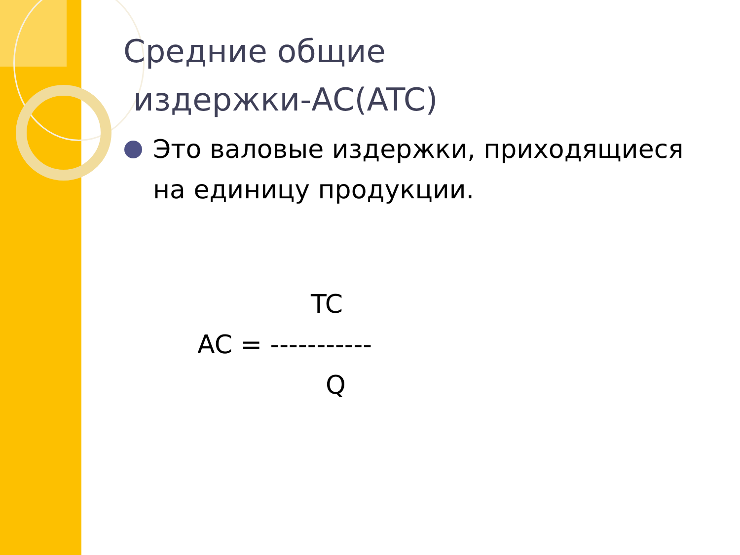Средние общие
издержки-AC(ATC)
Это валовые издержки, приходящиеся на единицу продукции.
TC
AC = -----------
Q